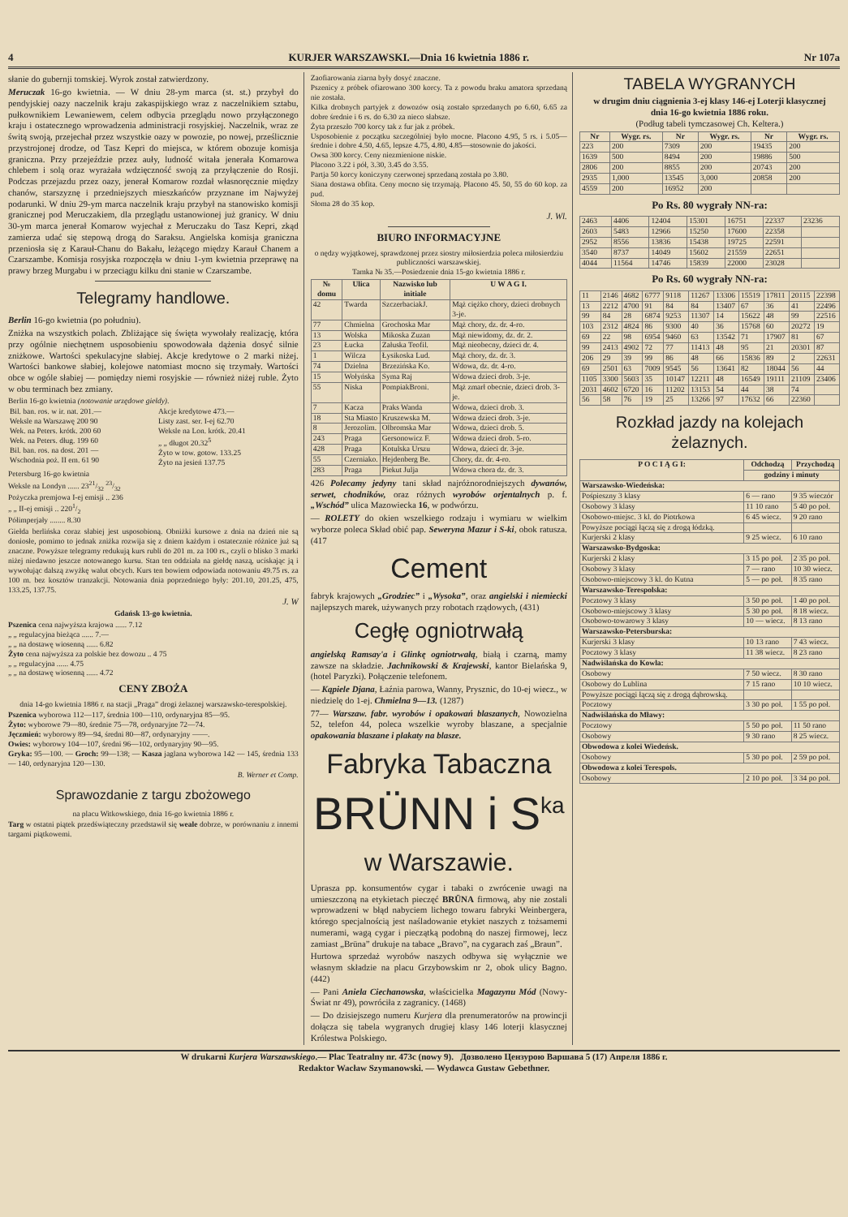4 KURJER WARSZAWSKI.—Dnia 16 kwietnia 1886 r. Nr 107a
słanie do gubernji tomskiej. Wyrok został zatwierdzony.
Meruczak 16-go kwietnia. — W dniu 28-ym marca (st. st.) przybył do pendyjskiej oazy naczelnik kraju zakaspijskiego wraz z naczelnikiem sztabu, pułkownikiem Lewaniewem, celem odbycia przeglądu nowo przyłączonego kraju i ostatecznego wprowadzenia administracji rosyjskiej. Naczelnik, wraz ze świtą swoją, przejechał przez wszystkie oazy w powozie, po nowej, prześlicznie przystrojonej drodze, od Tasz Kepri do miejsca, w którem obozuje komisja graniczna. Przy przejeździe przez auły, ludność witała jenerała Komarowa chlebem i solą oraz wyrażała wdzięczność swoją za przyłączenie do Rosji. Podczas przejazdu przez oazy, jenerał Komarow rozdał własnoręcznie między chanów, starszyznę i przedniejszych mieszkańców przyznane im Najwyżej podarunki. W dniu 29-ym marca naczelnik kraju przybył na stanowisko komisji granicznej pod Meruczakiem, dla przeglądu ustanowionej już granicy. W dniu 30-ym marca jenerał Komarow wyjechał z Meruczaku do Tasz Kepri, zkąd zamierza udać się stepową drogą do Saraksu. Angielska komisja graniczna przeniosła się z Karauł-Chanu do Bakału, leżącego między Karauł Chanem a Czarszambe. Komisja rosyjska rozpoczęła w dniu 1-ym kwietnia przeprawę na prawy brzeg Murgabu i w przeciągu kilku dni stanie w Czarszambe.
Telegramy handlowe.
Berlin 16-go kwietnia (po południu).
Zniżka na wszystkich polach. Zbliżające się święta wywołały realizację, która przy ogólnie niechętnem usposobieniu spowodowała dążenia dosyć silnie zniżkowe. Wartości spekulacyjne słabiej. Akcje kredytowe o 2 marki niżej. Wartości bankowe słabiej, kolejowe natomiast mocno się trzymały. Wartości obce w ogóle słabiej — pomiędzy niemi rosyjskie — również niżej ruble. Żyto w obu terminach bez zmiany.
Berlin 16-go kwietnia (notowanie urzędowe giełdy).
| Bil. ban. ros. w ir. nat. 201.— Weksle na Warszawę 200 90 Wek. na Peters. krótk. 200 60 Wek. na Peters. dług. 199 60 Bil. ban. ros. na dost. 201 — Wschodnia poż. II em. 61 90 | Akcje kredytowe 473.— Listy zast. ser. I-ej 62.70 Weksle na Lon. krótk. 20.41 „ „ długot 20.32<sup>5</sup> Żyto w tow. gotow. 133.25 Żyto na jesień 137.75 |
Petersburg 16-go kwietnia
Weksle na Londyn ...... 2321/32 23/32
Pożyczka premjowa I-ej emisji .. 236
„ „ II-ej emisji .. 2201/2
Półimperjały ........ 8.30
Giełda berlińska coraz słabiej jest usposobioną. Obniżki kursowe z dnia na dzień nie są doniosłe, pomimo to jednak zniżka rozwija się z dniem każdym i ostatecznie różnice już są znaczne. Powyższe telegramy redukują kurs rubli do 201 m. za 100 rs., czyli o blisko 3 marki niżej niedawno jeszcze notowanego kursu. Stan ten oddziała na giełdę naszą, ucískając ją i wywołując dalszą zwyżkę walut obcych. Kurs ten bowiem odpowiada notowaniu 49.75 rs. za 100 m. bez kosztów tranzakcji. Notowania dnia poprzedniego były: 201.10, 201.25, 475, 133.25, 137.75.
J. W
Gdańsk 13-go kwietnia.
Pszenica cena najwyższa krajowa ...... 7.12
„ „ regulacyjna bieżąca ...... 7.—
„ „ na dostawę wiosenną ...... 6.82
Żyto cena najwyższa za polskie bez dowozu .. 4 75
„ „ regulacyjna ...... 4.75
„ „ na dostawę wiosenną ...... 4.72
CENY ZBOŻA
dnia 14-go kwietnia 1886 r. na stacji „Praga” drogi żelaznej warszawsko-terespolskiej.
Pszenica wyborowa 112—117, średnia 100—110, ordynaryjna 85—95.
Żyto: wyborowe 79—80, średnie 75—78, ordynaryjne 72—74.
Jęczmień: wyborowy 89—94, średni 80—87, ordynaryjny ——.
Owies: wyborowy 104—107, średni 96—102, ordynaryjny 90—95.
Gryka: 95—100. — Groch: 99—138; — Kasza jaglana wyborowa 142 — 145, średnia 133 — 140, ordynaryjna 120—130.
B. Werner et Comp.
Sprawozdanie z targu zbożowego
na placu Witkowskiego, dnia 16-go kwietnia 1886 r.
Targ w ostatni piątek przedświąteczny przedstawił się weale dobrze, w porównaniu z innemi targami piątkowemi.
Zaofiarowania ziarna były dosyć znaczne.
Pszenicy z próbek ofiarowano 300 korcy. Ta z powodu braku amatora sprzedaną nie została.
Kilka drobnych partyjek z dowozów osią zostało sprzedanych po 6.60, 6.65 za dobre średnie i 6 rs. do 6.30 za nieco słabsze.
Żyta przeszło 700 korcy tak z fur jak z próbek.
Usposobienie z początku szczególniej było mocne. Płacono 4.95, 5 rs. i 5.05—średnie i dobre 4.50, 4.65, lepsze 4.75, 4.80, 4.85—stosownie do jakości.
Owsa 300 korcy. Ceny niezmienione niskie.
Płacono 3.22 i pół, 3.30, 3.45 do 3.55.
Partja 50 korcy koniczyny czerwonej sprzedaną została po 3.80.
Siana dostawa obfita. Ceny mocno się trzymają. Płacono 45. 50, 55 do 60 kop. za pud.
Słoma 28 do 35 kop.
J. Wl.
BIURO INFORMACYJNE
o nędzy wyjątkowej, sprawdzonej przez siostry miłosierdzia poleca miłosierdziu publiczności warszawskiej.
Tamka № 35.—Posiedzenie dnia 15-go kwietnia 1886 r.
| № domu | Ulica | Nazwisko lub initiale | U W A G I. |
| --- | --- | --- | --- |
| 42 | Twarda | SzczerbaciakJ. | Mąż ciężko chory, dzieci drobnych 3-je. |
| 77 | Chmielna | Grochoska Mar | Mąż chory, dz. dr. 4-ro. |
| 13 | Wolska | Mikoska Zuzan | Mąż niewidomy, dz. dr. 2. |
| 23 | Łucka | Załuska Teofil. | Mąż nieobecny, dzieci dr. 4. |
| 1 | Wilcza | Łysikoska Lud. | Mąż chory, dz. dr. 3. |
| 74 | Dzielna | Brzezińska Ko. | Wdowa, dz. dr. 4-ro. |
| 15 | Wołyńska | Syma Raj | Wdowa dzieci drob. 3-je. |
| 55 | Niska | PompiakBroni. | Mąż zmarł obecnie, dzieci drob. 3-je. |
| 7 | Kacza | Praks Wanda | Wdowa, dzieci drob. 3. |
| 18 | Sta Miasto | Kruszewska M. | Wdowa dzieci drob. 3-je. |
| 8 | Jerozolim. | Olbromska Mar | Wdowa, dzieci drob. 5. |
| 243 | Praga | Gersonowicz F. | Wdowa dzieci drob. 5-ro. |
| 428 | Praga | Kotulska Urszu | Wdowa, dzieci dr. 3-je. |
| 55 | Czerniako. | Hejdenberg Be. | Chory, dz. dr. 4-ro. |
| 283 | Praga | Piekut Julja | Wdowa chora dz. dr. 3. |
426 Polecamy jedyny tani skład najróżnorodniejszych dywanów, serwet, chodników, oraz różnych wyrobów orjentalnych p. f. „Wschód” ulica Mazowiecka 16, w podwórzu.
— ROLETY do okien wszelkiego rodzaju i wymiaru w wielkim wyborze poleca Skład obić pap. Seweryna Mazur i S-ki, obok ratusza. (417
Cement
fabryk krajowych „Grodziec” i „Wysoka”, oraz angielski i niemiecki najlepszych marek, używanych przy robotach rządowych, (431)
Cegłę ogniotrwałą
angielską Ramsay'a i Glinkę ogniotrwałą, białą i czarną, mamy zawsze na składzie. Jachnikowski & Krajewski, kantor Bielańska 9, (hotel Paryzki). Połączenie telefonem.
— Kąpiele Djana, Łaźnia parowa, Wanny, Prysznic, do 10-ej wiecz., w niedzielę do 1-ej. Chmielna 9—13. (1287)
77— Warszaw. fabr. wyrobów i opakowań blaszanych, Nowozielna 52, telefon 44, poleca wszelkie wyroby blaszane, a specjalnie opakowania blaszane i plakaty na blasze.
Fabryka Tabaczna
BRÜNN i S<sup>ka</sup>
w Warszawie.
Uprasza pp. konsumentów cygar i tabaki o zwrócenie uwagi na umieszczoną na etykietach pieczęć BRÜNA firmową, aby nie zostali wprowadzeni w błąd nabyciem lichego towaru fabryki Weinbergera, którego specjalnością jest naśladowanie etykiet naszych z tożsamemi numerami, wagą cygar i pieczątką podobną do naszej firmowej, lecz zamiast „Brüna” drukuje na tabace „Bravo”, na cygarach zaś „Braun”.
Hurtowa sprzedaż wyrobów naszych odbywa się wyłącznie we własnym składzie na placu Grzybowskim nr 2, obok ulicy Bagno. (442)
— Pani Aniela Ciechanowska, właścicielka Magazynu Mód (Nowy-Świat nr 49), powróciła z zagranicy. (1468)
— Do dzisiejszego numeru Kurjera dla prenumeratorów na prowincji dołącza się tabela wygranych drugiej klasy 146 loterji klasycznej Królestwa Polskiego.
TABELA WYGRANYCH
w drugim dniu ciągnienia 3-ej klasy 146-ej Loterji klasycznej
dnia 16-go kwietnia 1886 roku.
(Podług tabeli tymczasowej Ch. Keltera.)
| Nr | Wygr. rs. | Nr | Wygr. rs. | Nr | Wygr. rs. |
| --- | --- | --- | --- | --- | --- |
| 223 | 200 | 7309 | 200 | 19435 | 200 |
| 1639 | 500 | 8494 | 200 | 19886 | 500 |
| 2806 | 200 | 8855 | 200 | 20743 | 200 |
| 2935 | 1,000 | 13545 | 3,000 | 20858 | 200 |
| 4559 | 200 | 16952 | 200 | | |
Po Rs. 80 wygrały NN-ra:
| 2463 | 4406 | 12404 | 15301 | 16751 | 22337 | 23236 |
| 2603 | 5483 | 12966 | 15250 | 17600 | 22358 | |
| 2952 | 8556 | 13836 | 15438 | 19725 | 22591 | |
| 3540 | 8737 | 14049 | 15602 | 21559 | 22651 | |
| 4044 | 11564 | 14746 | 15839 | 22000 | 23028 | |
Po Rs. 60 wygrały NN-ra:
| 11 | 2146 | 4682 | 6777 | 9118 | 11267 | 13306 | 15519 | 17811 | 20115 | 22398 |
| 13 | 2212 | 4700 | 91 | 84 | 84 | 13407 | 67 | 36 | 41 | 22496 |
| 99 | 84 | 28 | 6874 | 9253 | 11307 | 14 | 15622 | 48 | 99 | 22516 |
| 103 | 2312 | 4824 | 86 | 9300 | 40 | 36 | 15768 | 60 | 20272 | 19 |
| 69 | 22 | 98 | 6954 | 9460 | 63 | 13542 | 71 | 17907 | 81 | 67 |
| 99 | 2413 | 4902 | 72 | 77 | 11413 | 48 | 95 | 21 | 20301 | 87 |
| 206 | 29 | 39 | 99 | 86 | 48 | 66 | 15836 | 89 | 2 | 22631 |
| 69 | 2501 | 63 | 7009 | 9545 | 56 | 13641 | 82 | 18044 | 56 | 44 |
| 1105 | 3300 | 5603 | 35 | 10147 | 12211 | 48 | 16549 | 19111 | 21109 | 23406 |
| 2031 | 4602 | 6720 | 16 | 11202 | 13153 | 54 | 44 | 38 | 74 | |
| 56 | 58 | 76 | 19 | 25 | 13266 | 97 | 17632 | 66 | 22360 | |
Rozkład jazdy na kolejach żelaznych.
| P O C I Ą G I: | Odchodzą | Przychodzą |
| --- | --- | --- |
| | godziny i minuty | |
| Warszawsko-Wiedeńska: | | |
| Pośpieszny 3 klasy | 6 — rano | 9 35 wieczór |
| Osobowy 3 klasy | 11 10 rano | 5 40 po poł. |
| Osobowo-miejsc. 3 kl. do Piotrkowa | 6 45 wiecz. | 9 20 rano |
| Powyższe pociągi łączą się z drogą łódzką. | | |
| Kurjerski 2 klasy | 9 25 wiecz. | 6 10 rano |
| Warszawsko-Bydgoska: | | |
| Kurjerski 2 klasy | 3 15 po poł. | 2 35 po poł. |
| Osobowy 3 klasy | 7 — rano | 10 30 wiecz. |
| Osobowo-miejscowy 3 kl. do Kutna | 5 — po poł. | 8 35 rano |
| Warszawsko-Terespolska: | | |
| Pocztowy 3 klasy | 3 50 po poł. | 1 40 po poł. |
| Osobowo-miejscowy 3 klasy | 5 30 po poł. | 8 18 wiecz. |
| Osobowo-towarowy 3 klasy | 10 — wiecz. | 8 13 rano |
| Warszawsko-Petersburska: | | |
| Kurjerski 3 klasy | 10 13 rano | 7 43 wiecz. |
| Pocztowy 3 klasy | 11 38 wiecz. | 8 23 rano |
| Nadwiślańska do Kowla: | | |
| Osobowy | 7 50 wiecz. | 8 30 rano |
| Osobowy do Lublina | 7 15 rano | 10 10 wiecz. |
| Powyższe pociągi łączą się z drogą dąbrowską. | | |
| Pocztowy | 3 30 po poł. | 1 55 po poł. |
| Nadwiślańska do Mławy: | | |
| Pocztowy | 5 50 po poł. | 11 50 rano |
| Osobowy | 9 30 rano | 8 25 wiecz. |
| Obwodowa z kolei Wiedeńsk. | | |
| Osobowy | 5 30 po poł. | 2 59 po poł. |
| Obwodowa z kolei Terespols. | | |
| Osobowy | 2 10 po poł. | 3 34 po poł. |
W drukarni Kurjera Warszawskiego.— Plac Teatralny nr. 473c (nowy 9). Дозволено Цензурою Варшава 5 (17) Апреля 1886 г.
Redaktor Wacław Szymanowski. — Wydawca Gustaw Gebethner.